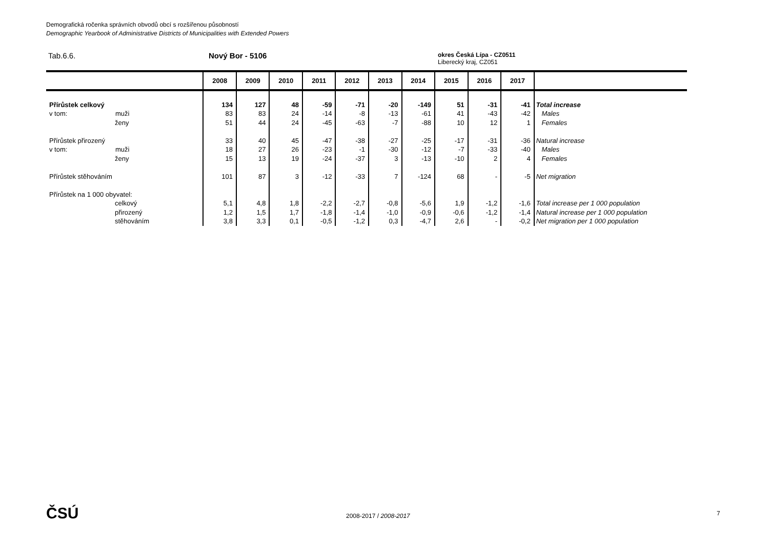Demografická ročenka správních obvodů obcí s rozšířenou působností
Demographic Yearbook of Administrative Districts of Municipalities with Extended Powers
Tab.6.6. Nový Bor - 5106
okres Česká Lípa - CZ0511
Liberecký kraj, CZ051
| | 2008 | 2009 | 2010 | 2011 | 2012 | 2013 | 2014 | 2015 | 2016 | 2017 | |
| --- | --- | --- | --- | --- | --- | --- | --- | --- | --- | --- | --- |
| Přírůstek celkový | 134 | 127 | 48 | -59 | -71 | -20 | -149 | 51 | -31 | -41 | Total increase |
| v tom: muži | 83 | 83 | 24 | -14 | -8 | -13 | -61 | 41 | -43 | -42 | Males |
| ženy | 51 | 44 | 24 | -45 | -63 | -7 | -88 | 10 | 12 | 1 | Females |
| Přírůstek přirozený | 33 | 40 | 45 | -47 | -38 | -27 | -25 | -17 | -31 | -36 | Natural increase |
| v tom: muži | 18 | 27 | 26 | -23 | -1 | -30 | -12 | -7 | -33 | -40 | Males |
| ženy | 15 | 13 | 19 | -24 | -37 | 3 | -13 | -10 | 2 | 4 | Females |
| Přírůstek stěhováním | 101 | 87 | 3 | -12 | -33 | 7 | -124 | 68 | - | -5 | Net migration |
| Přírůstek na 1 000 obyvatel: | | | | | | | | | | | |
| celkový | 5,1 | 4,8 | 1,8 | -2,2 | -2,7 | -0,8 | -5,6 | 1,9 | -1,2 | -1,6 | Total increase per 1 000 population |
| přirozený | 1,2 | 1,5 | 1,7 | -1,8 | -1,4 | -1,0 | -0,9 | -0,6 | -1,2 | -1,4 | Natural increase per 1 000 population |
| stěhováním | 3,8 | 3,3 | 0,1 | -0,5 | -1,2 | 0,3 | -4,7 | 2,6 | - | -0,2 | Net migration per 1 000 population |
ČSÚ 2008-2017 / 2008-2017 7